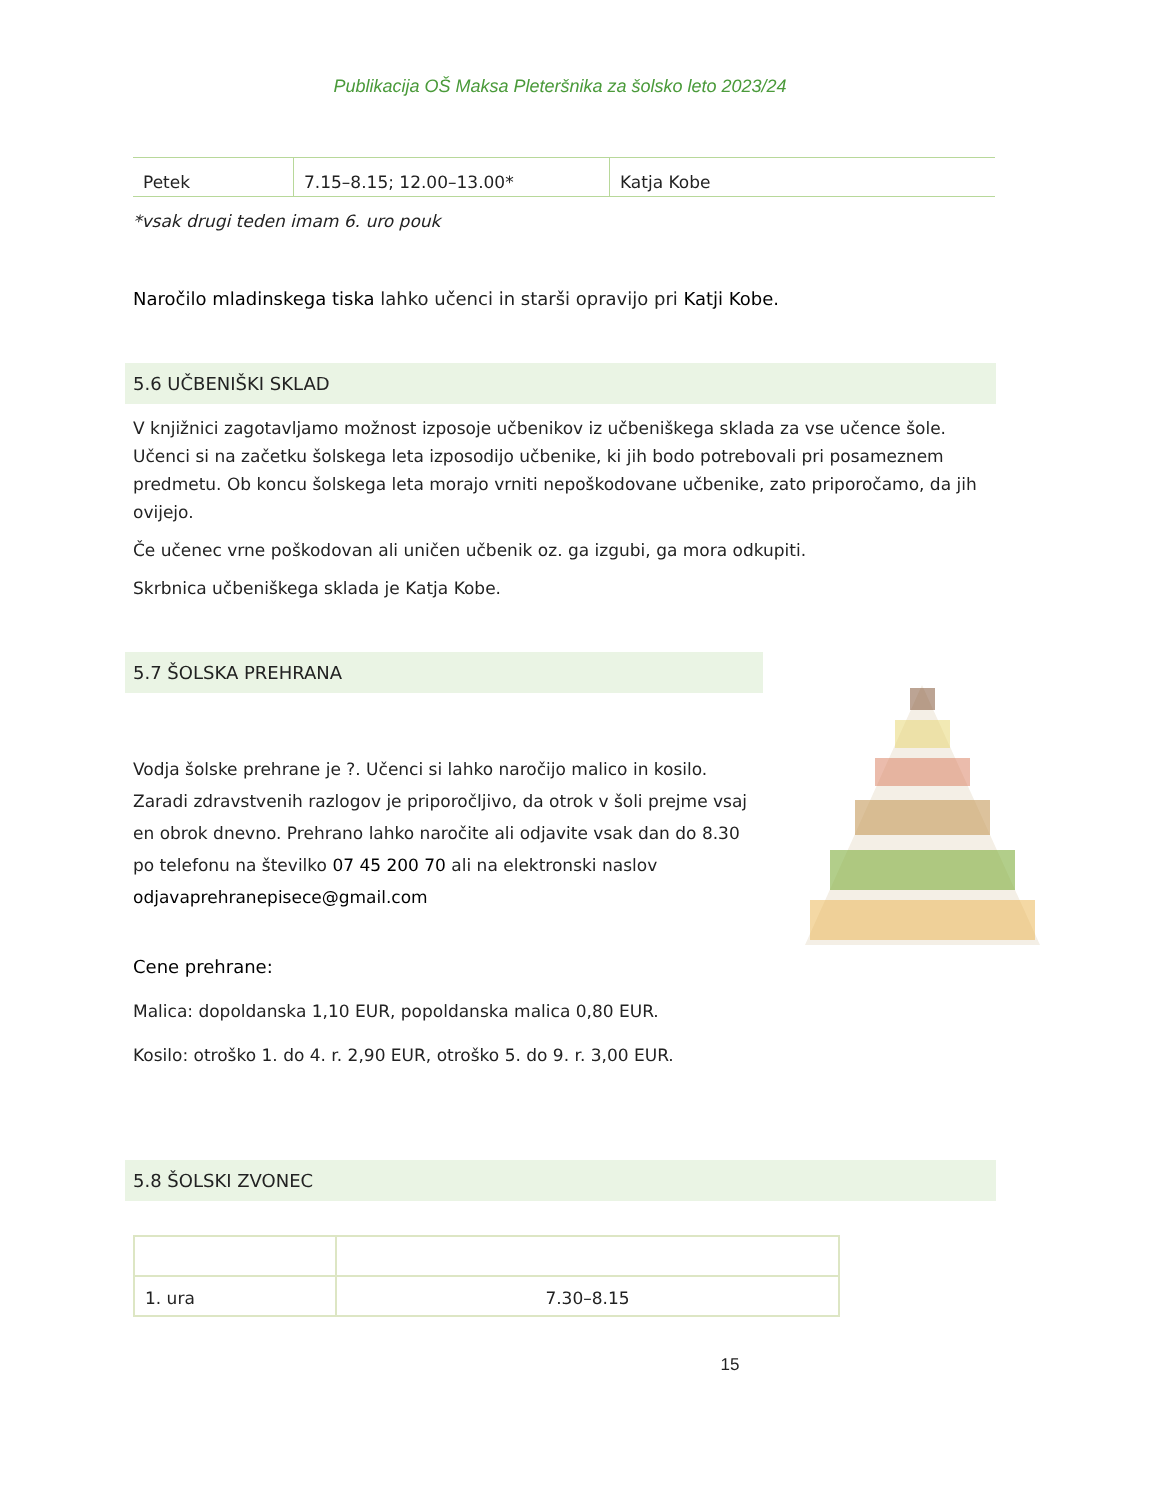Publikacija OŠ Maksa Pleteršnika za šolsko leto 2023/24
| Petek | 7.15–8.15; 12.00–13.00* | Katja Kobe |
*vsak drugi teden imam 6. uro pouk
Naročilo mladinskega tiska lahko učenci in starši opravijo pri Katji Kobe.
5.6 UČBENIŠKI SKLAD
V knjižnici zagotavljamo možnost izposoje učbenikov iz učbeniškega sklada za vse učence šole. Učenci si na začetku šolskega leta izposodijo učbenike, ki jih bodo potrebovali pri posameznem predmetu. Ob koncu šolskega leta morajo vrniti nepoškodovane učbenike, zato priporočamo, da jih ovijejo.
Če učenec vrne poškodovan ali uničen učbenik oz. ga izgubi, ga mora odkupiti.
Skrbnica učbeniškega sklada je Katja Kobe.
5.7 ŠOLSKA PREHRANA
Vodja šolske prehrane je ?. Učenci si lahko naročijo malico in kosilo. Zaradi zdravstvenih razlogov je priporočljivo, da otrok v šoli prejme vsaj en obrok dnevno. Prehrano lahko naročite ali odjavite vsak dan do 8.30 po telefonu na številko 07 45 200 70 ali na elektronski naslov odjavaprehranepisece@gmail.com
Cene prehrane:
Malica: dopoldanska 1,10 EUR, popoldanska malica 0,80 EUR.
Kosilo: otroško 1. do 4. r. 2,90 EUR, otroško 5. do 9. r. 3,00 EUR.
5.8 ŠOLSKI ZVONEC
| 1. ura | 7.30–8.15 |
15